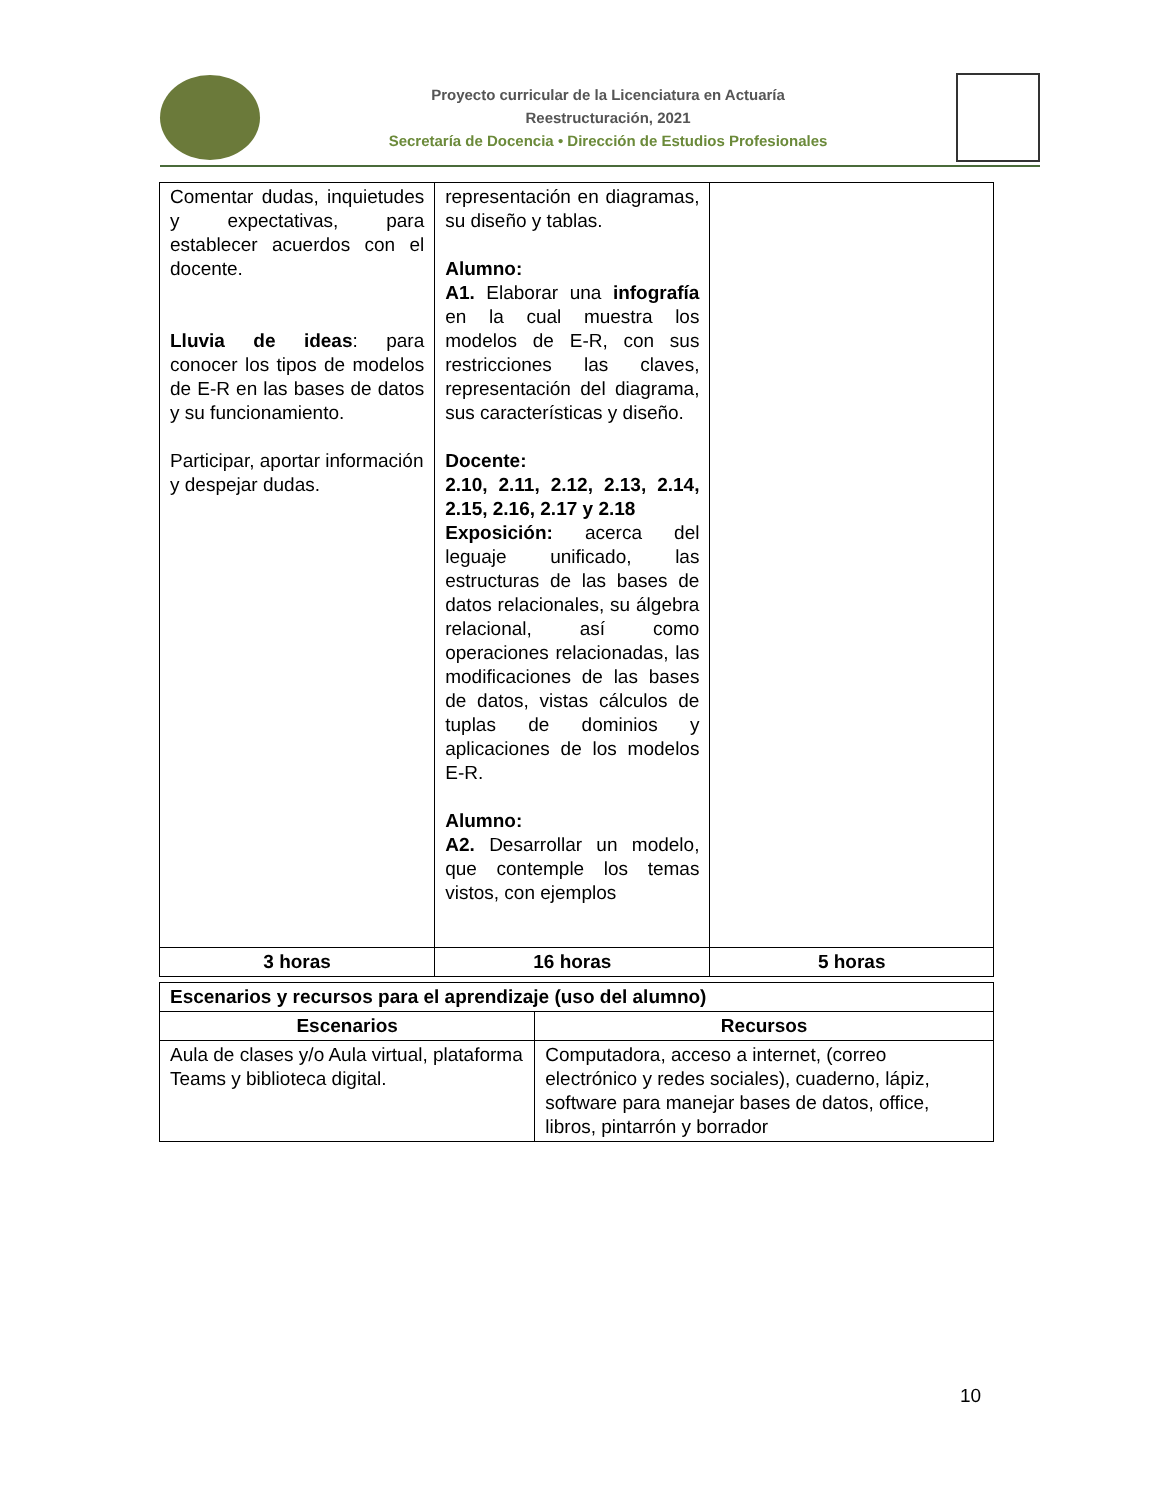Proyecto curricular de la Licenciatura en Actuaría
Reestructuración, 2021
Secretaría de Docencia • Dirección de Estudios Profesionales
| Comentar dudas, inquietudes y expectativas, para establecer acuerdos con el docente. Lluvia de ideas : para conocer los tipos de modelos de E-R en las bases de datos y su funcionamiento. Participar, aportar información y despejar dudas. | representación en diagramas, su diseño y tablas. Alumno: A1. Elaborar una infografía en la cual muestra los modelos de E-R, con sus restricciones las claves, representación del diagrama, sus características y diseño. Docente: 2.10, 2.11, 2.12, 2.13, 2.14, 2.15, 2.16, 2.17 y 2.18 Exposición: acerca del leguaje unificado, las estructuras de las bases de datos relacionales, su álgebra relacional, así como operaciones relacionadas, las modificaciones de las bases de datos, vistas cálculos de tuplas de dominios y aplicaciones de los modelos E-R. Alumno: A2. Desarrollar un modelo, que contemple los temas vistos, con ejemplos | |
| 3 horas | 16 horas | 5 horas |
| Escenarios y recursos para el aprendizaje (uso del alumno) | |
| Escenarios | Recursos |
| Aula de clases y/o Aula virtual, plataforma Teams y biblioteca digital. | Computadora, acceso a internet, (correo electrónico y redes sociales), cuaderno, lápiz, software para manejar bases de datos, office, libros, pintarrón y borrador |
10